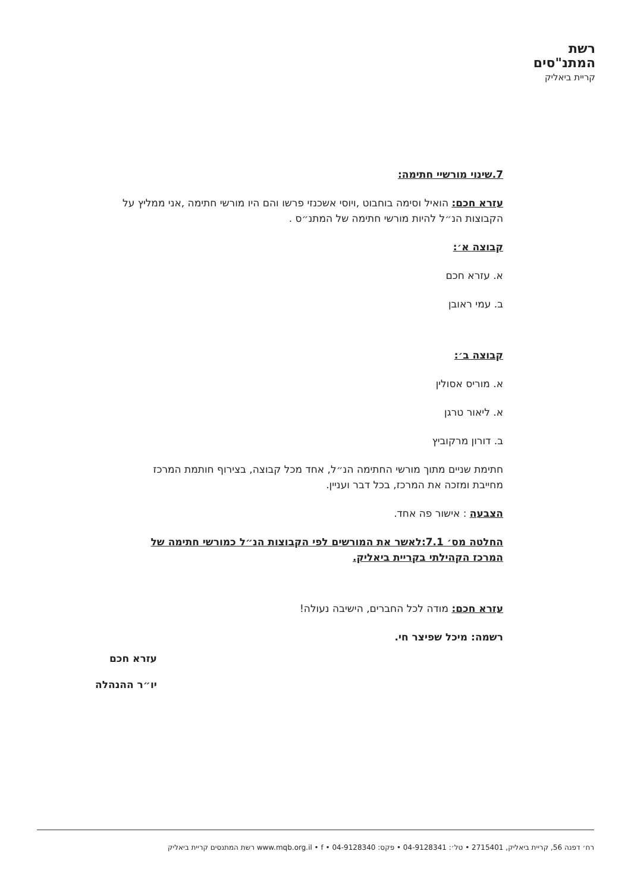רשת
המתנ"סים
קריית ביאליק
7.שינוי מורשיי חתימה:
עזרא חכם: הואיל וסימה בוחבוט ,ויוסי אשכנזי פרשו והם היו מורשי חתימה ,אני ממליץ על הקבוצות הנ״ל להיות מורשי חתימה של המתנ״ס .
קבוצה א׳:
א. עזרא חכם
ב. עמי ראובן
קבוצה ב׳:
א. מוריס אסולין
א. ליאור טרגן
ב. דורון מרקוביץ
חתימת שניים מתוך מורשי החתימה הנ״ל, אחד מכל קבוצה, בצירוף חותמת המרכז מחייבת ומזכה את המרכז, בכל דבר ועניין.
הצבעה : אישור פה אחד.
החלטה מס׳ 7.1:לאשר את המורשים לפי הקבוצות הנ״ל כמורשי חתימה של המרכז הקהילתי בקריית ביאליק.
עזרא חכם: מודה לכל החברים, הישיבה נעולה!
רשמה: מיכל שפיצר חי.
עזרא חכם
יו״ר ההנהלה
רח׳ דפנה 56, קריית ביאליק, 2715401 • טל׳: 04-9128341 • פקס: 04-9128340 • www.mqb.org.il • f רשת המתנסים קריית ביאליק